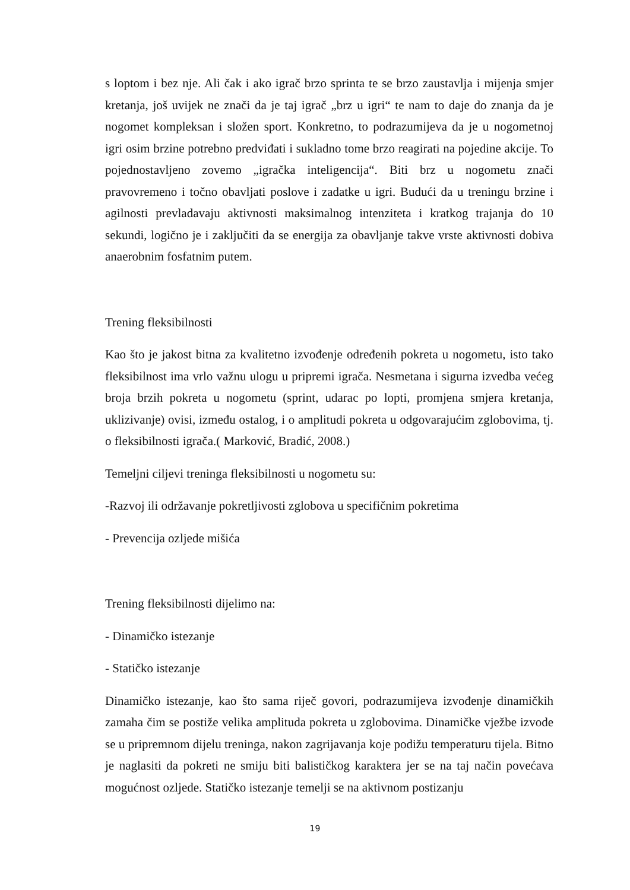s loptom i bez nje. Ali čak i ako igrač brzo sprinta te se brzo zaustavlja i mijenja smjer kretanja, još uvijek ne znači da je taj igrač „brz u igri“ te nam to daje do znanja da je nogomet kompleksan i složen sport. Konkretno, to podrazumijeva da je u nogometnoj igri osim brzine potrebno predviđati i sukladno tome brzo reagirati na pojedine akcije. To pojednostavljeno zovemo „igračka inteligencija“. Biti brz u nogometu znači pravovremeno i točno obavljati poslove i zadatke u igri. Budući da u treningu brzine i agilnosti prevladavaju aktivnosti maksimalnog intenziteta i kratkog trajanja do 10 sekundi, logično je i zaključiti da se energija za obavljanje takve vrste aktivnosti dobiva anaerobnim fosfatnim putem.
Trening fleksibilnosti
Kao što je jakost bitna za kvalitetno izvođenje određenih pokreta u nogometu, isto tako fleksibilnost ima vrlo važnu ulogu u pripremi igrača. Nesmetana i sigurna izvedba većeg broja brzih pokreta u nogometu (sprint, udarac po lopti, promjena smjera kretanja, uklizivanje) ovisi, između ostalog, i o amplitudi pokreta u odgovarajućim zglobovima, tj. o fleksibilnosti igrača.( Marković, Bradić, 2008.)
Temeljni ciljevi treninga fleksibilnosti u nogometu su:
-Razvoj ili održavanje pokretljivosti zglobova u specifičnim pokretima
- Prevencija ozljede mišića
Trening fleksibilnosti dijelimo na:
- Dinamičko istezanje
- Statičko istezanje
Dinamičko istezanje, kao što sama riječ govori, podrazumijeva izvođenje dinamičkih zamaha čim se postiže velika amplituda pokreta u zglobovima. Dinamičke vježbe izvode se u pripremnom dijelu treninga, nakon zagrijavanja koje podižu temperaturu tijela. Bitno je naglasiti da pokreti ne smiju biti balističkog karaktera jer se na taj način povećava mogućnost ozljede. Statičko istezanje temelji se na aktivnom postizanju
19